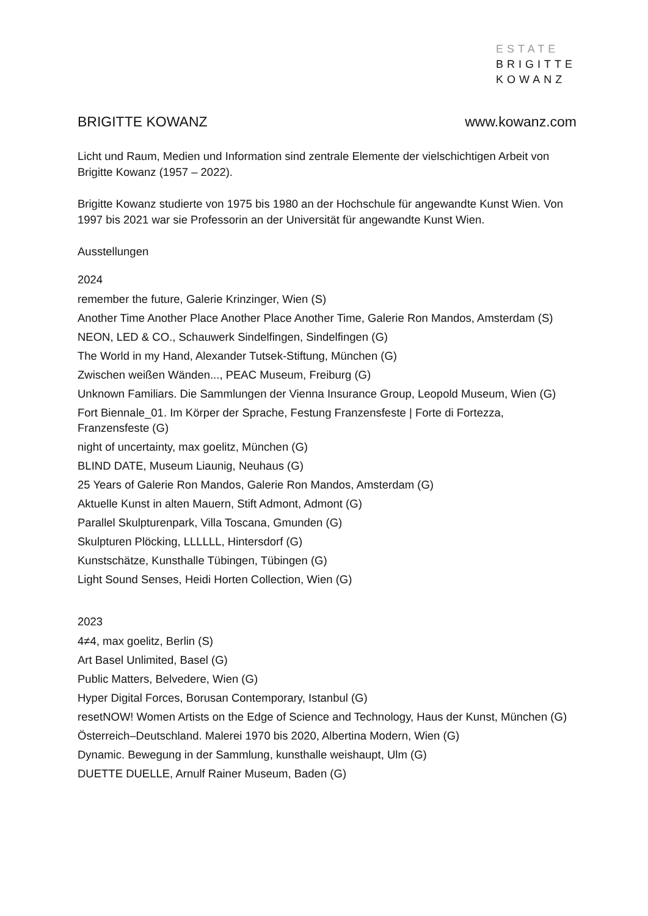ESTATE
BRIGITTE
KOWANZ
BRIGITTE KOWANZ www.kowanz.com
Licht und Raum, Medien und Information sind zentrale Elemente der vielschichtigen Arbeit von Brigitte Kowanz (1957 – 2022).
Brigitte Kowanz studierte von 1975 bis 1980 an der Hochschule für angewandte Kunst Wien. Von 1997 bis 2021 war sie Professorin an der Universität für angewandte Kunst Wien.
Ausstellungen
2024
remember the future, Galerie Krinzinger, Wien (S)
Another Time Another Place Another Place Another Time, Galerie Ron Mandos, Amsterdam (S)
NEON, LED & CO., Schauwerk Sindelfingen, Sindelfingen (G)
The World in my Hand, Alexander Tutsek-Stiftung, München (G)
Zwischen weißen Wänden..., PEAC Museum, Freiburg (G)
Unknown Familiars. Die Sammlungen der Vienna Insurance Group, Leopold Museum, Wien (G)
Fort Biennale_01. Im Körper der Sprache, Festung Franzensfeste | Forte di Fortezza, Franzensfeste (G)
night of uncertainty, max goelitz, München (G)
BLIND DATE, Museum Liaunig, Neuhaus (G)
25 Years of Galerie Ron Mandos, Galerie Ron Mandos, Amsterdam (G)
Aktuelle Kunst in alten Mauern, Stift Admont, Admont (G)
Parallel Skulpturenpark, Villa Toscana, Gmunden (G)
Skulpturen Plöcking, LLLLLL, Hintersdorf (G)
Kunstschätze, Kunsthalle Tübingen, Tübingen (G)
Light Sound Senses, Heidi Horten Collection, Wien (G)
2023
4≠4, max goelitz, Berlin (S)
Art Basel Unlimited, Basel (G)
Public Matters, Belvedere, Wien (G)
Hyper Digital Forces, Borusan Contemporary, Istanbul (G)
resetNOW! Women Artists on the Edge of Science and Technology, Haus der Kunst, München (G)
Österreich–Deutschland. Malerei 1970 bis 2020, Albertina Modern, Wien (G)
Dynamic. Bewegung in der Sammlung, kunsthalle weishaupt, Ulm (G)
DUETTE DUELLE, Arnulf Rainer Museum, Baden (G)